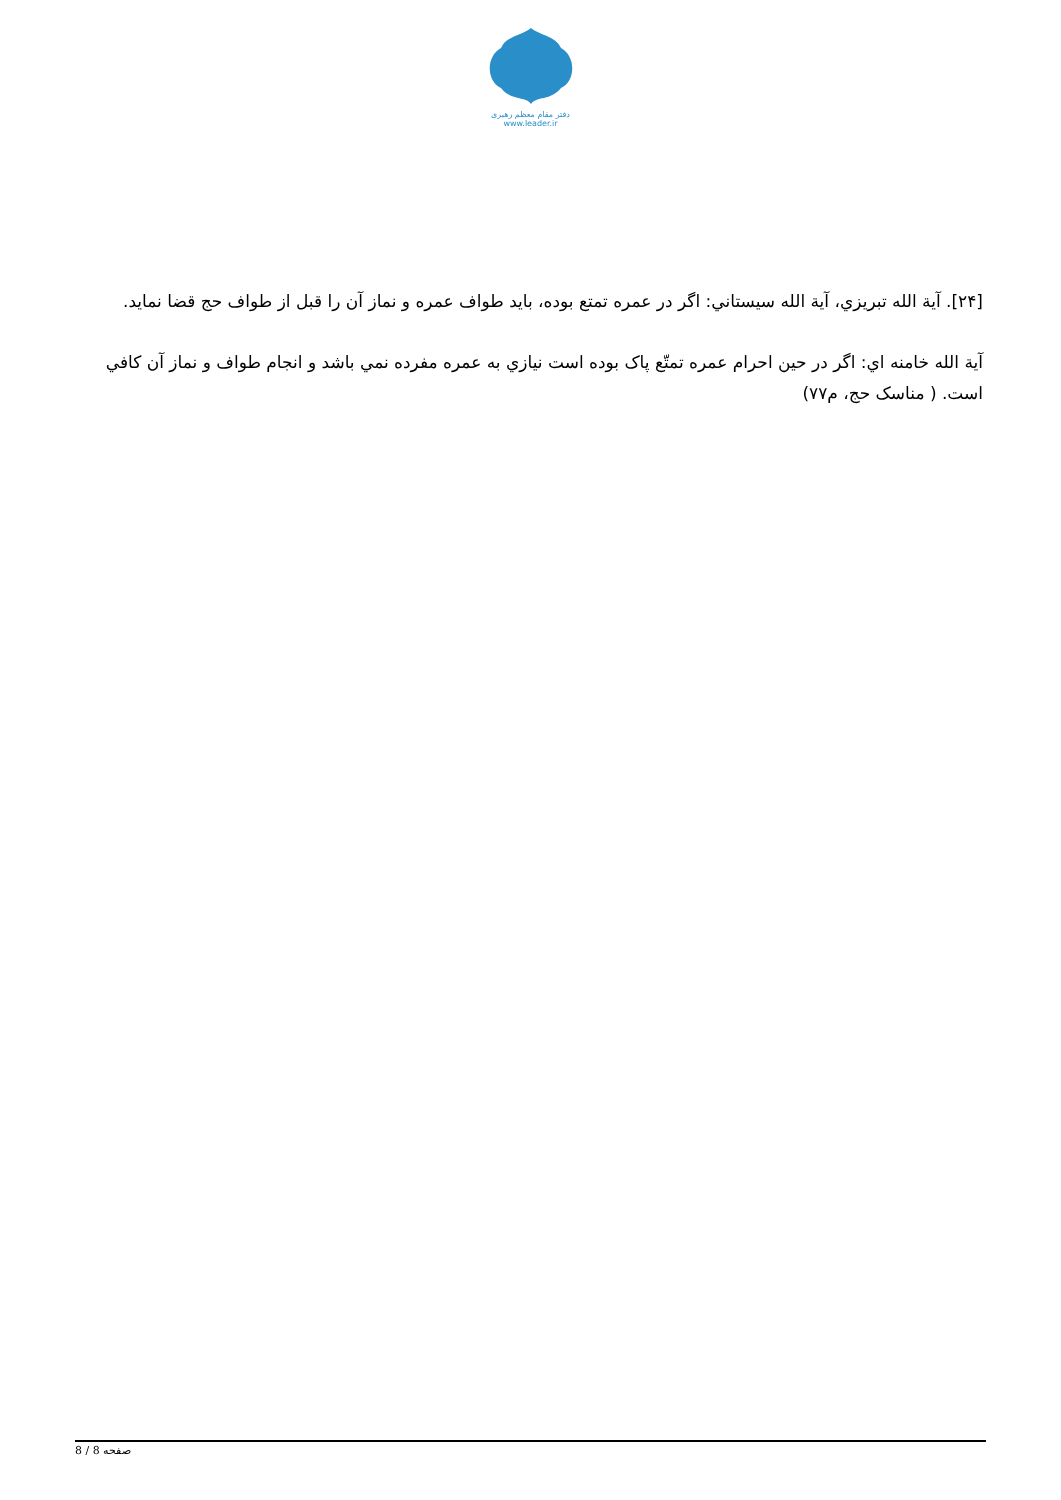دفتر مقام معظم رهبری
www.leader.ir
[۲۴]. آية الله تبريزي، آية الله سيستاني: اگر در عمره تمتع بوده، بايد طواف عمره و نماز آن را قبل از طواف حج قضا نمايد.
آية الله خامنه اي: اگر در حين احرام عمره تمتّع پاک بوده است نيازي به عمره مفرده نمي باشد و انجام طواف و نماز آن كافي است. ( مناسک حج، م۷۷)
صفحه 8 / 8